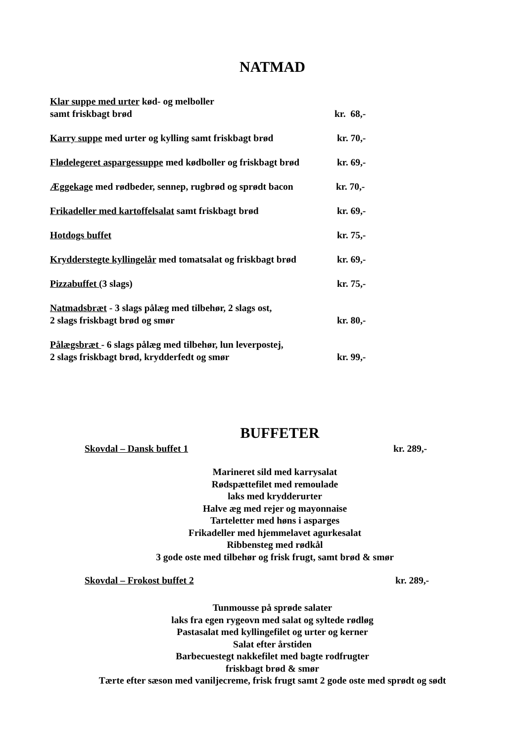NATMAD
Klar suppe med urter kød- og melboller
samt friskbagt brød kr. 68,-
Karry suppe med urter og kylling samt friskbagt brød kr. 70,-
Flødelegeret aspargessuppe med kødboller og friskbagt brød kr. 69,-
Æggekage med rødbeder, sennep, rugbrød og sprødt bacon kr. 70,-
Frikadeller med kartoffelsalat samt friskbagt brød kr. 69,-
Hotdogs buffet kr. 75,-
Krydderstegte kyllingelår med tomatsalat og friskbagt brød kr. 69,-
Pizzabuffet (3 slags) kr. 75,-
Natmadsbræt - 3 slags pålæg med tilbehør, 2 slags ost,
2 slags friskbagt brød og smør kr. 80,-
Pålægsbræt - 6 slags pålæg med tilbehør, lun leverpostej,
2 slags friskbagt brød, krydderfedt og smør kr. 99,-
BUFFETER
Skovdal – Dansk buffet 1 kr. 289,-
Marineret sild med karrysalat
Rødspættefilet med remoulade
laks med krydderurter
Halve æg med rejer og mayonnaise
Tarteletter med høns i asparges
Frikadeller med hjemmelavet agurkesalat
Ribbensteg med rødkål
3 gode oste med tilbehør og frisk frugt, samt brød & smør
Skovdal – Frokost buffet 2 kr. 289,-
Tunmousse på sprøde salater
laks fra egen rygeovn med salat og syltede rødløg
Pastasalat med kyllingefilet og urter og kerner
Salat efter årstiden
Barbecuestegt nakkefilet med bagte rodfrugter
friskbagt brød & smør
Tærte efter sæson med vaniljecreme, frisk frugt samt 2 gode oste med sprødt og sødt